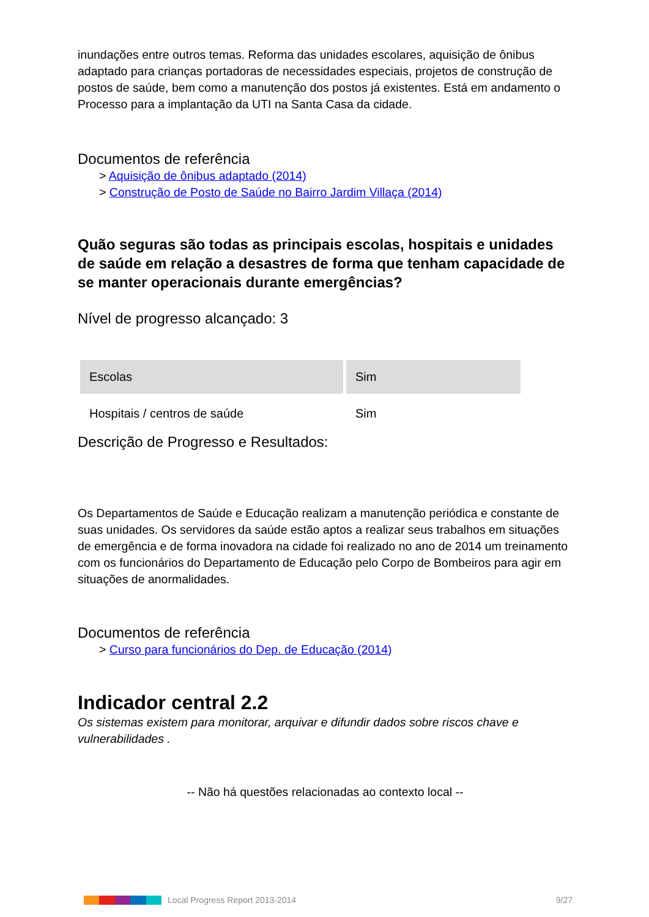inundações entre outros temas. Reforma das unidades escolares, aquisição de ônibus adaptado para crianças portadoras de necessidades especiais, projetos de construção de postos de saúde, bem como a manutenção dos postos já existentes. Está em andamento o Processo para a implantação da UTI na Santa Casa da cidade.
Documentos de referência
> Aquisição de ônibus adaptado (2014)
> Construção de Posto de Saúde no Bairro Jardim Villaça (2014)
Quão seguras são todas as principais escolas, hospitais e unidades de saúde em relação a desastres de forma que tenham capacidade de se manter operacionais durante emergências?
Nível de progresso alcançado: 3
| Escolas | Sim |
| Hospitais / centros de saúde | Sim |
Descrição de Progresso e Resultados:
Os Departamentos de Saúde e Educação realizam a manutenção periódica e constante de suas unidades. Os servidores da saúde estão aptos a realizar seus trabalhos em situações de emergência e de forma inovadora na cidade foi realizado no ano de 2014 um treinamento com os funcionários do Departamento de Educação pelo Corpo de Bombeiros para agir em situações de anormalidades.
Documentos de referência
> Curso para funcionários do Dep. de Educação (2014)
Indicador central 2.2
Os sistemas existem para monitorar, arquivar e difundir dados sobre riscos chave e vulnerabilidades .
-- Não há questões relacionadas ao contexto local --
Local Progress Report 2013-2014 9/27